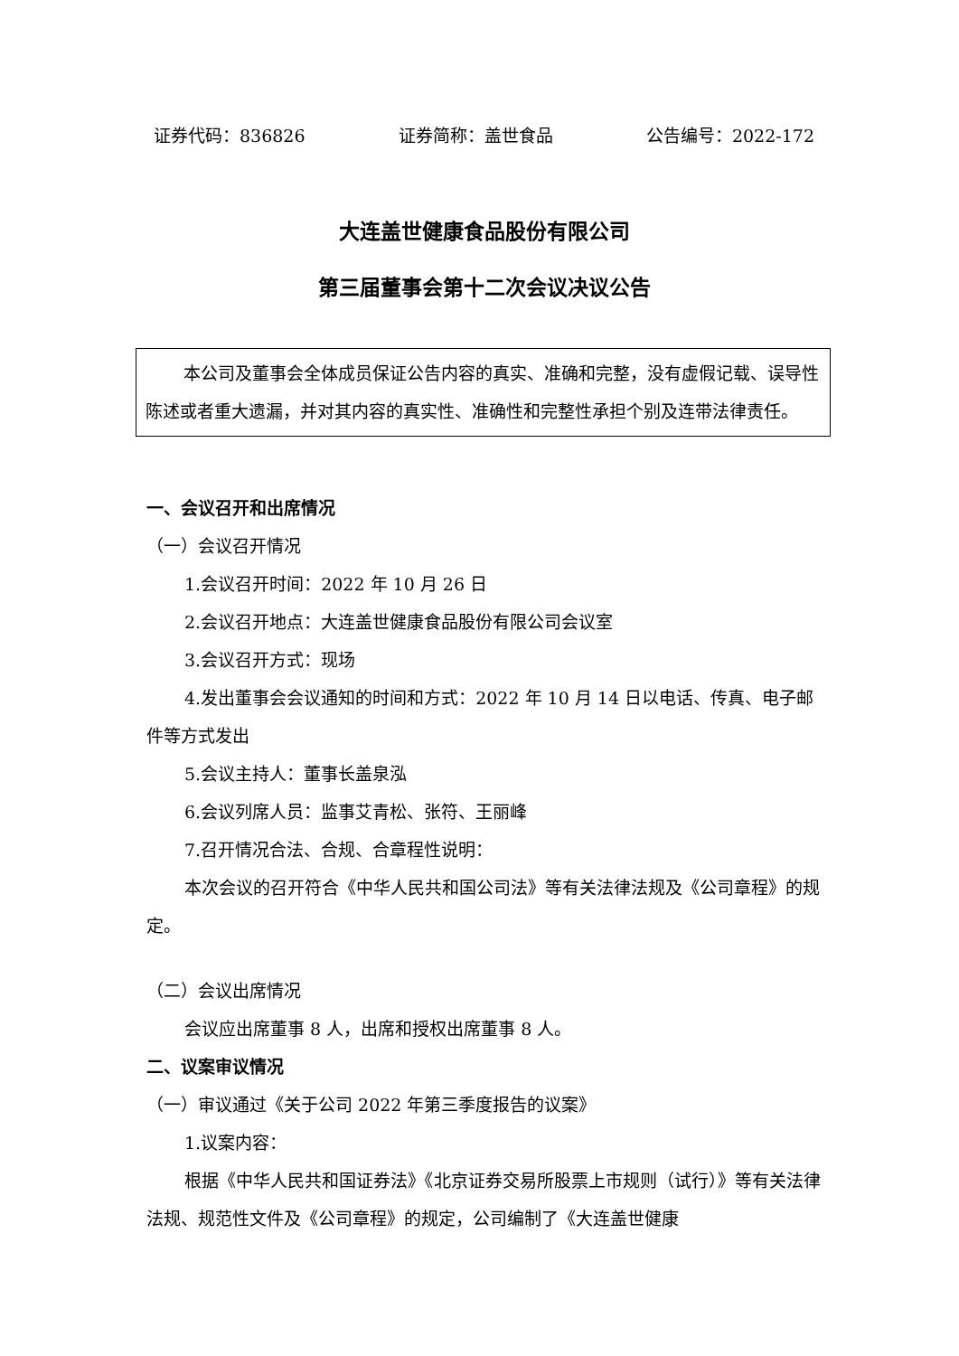证券代码：836826 证券简称：盖世食品 公告编号：2022-172
大连盖世健康食品股份有限公司
第三届董事会第十二次会议决议公告
本公司及董事会全体成员保证公告内容的真实、准确和完整，没有虚假记载、误导性陈述或者重大遗漏，并对其内容的真实性、准确性和完整性承担个别及连带法律责任。
一、会议召开和出席情况
（一）会议召开情况
1.会议召开时间：2022 年 10 月 26 日
2.会议召开地点：大连盖世健康食品股份有限公司会议室
3.会议召开方式：现场
4.发出董事会会议通知的时间和方式：2022 年 10 月 14 日以电话、传真、电子邮件等方式发出
5.会议主持人：董事长盖泉泓
6.会议列席人员：监事艾青松、张符、王丽峰
7.召开情况合法、合规、合章程性说明：
本次会议的召开符合《中华人民共和国公司法》等有关法律法规及《公司章程》的规定。
（二）会议出席情况
会议应出席董事 8 人，出席和授权出席董事 8 人。
二、议案审议情况
（一）审议通过《关于公司 2022 年第三季度报告的议案》
1.议案内容：
根据《中华人民共和国证券法》《北京证券交易所股票上市规则（试行）》等有关法律法规、规范性文件及《公司章程》的规定，公司编制了《大连盖世健康